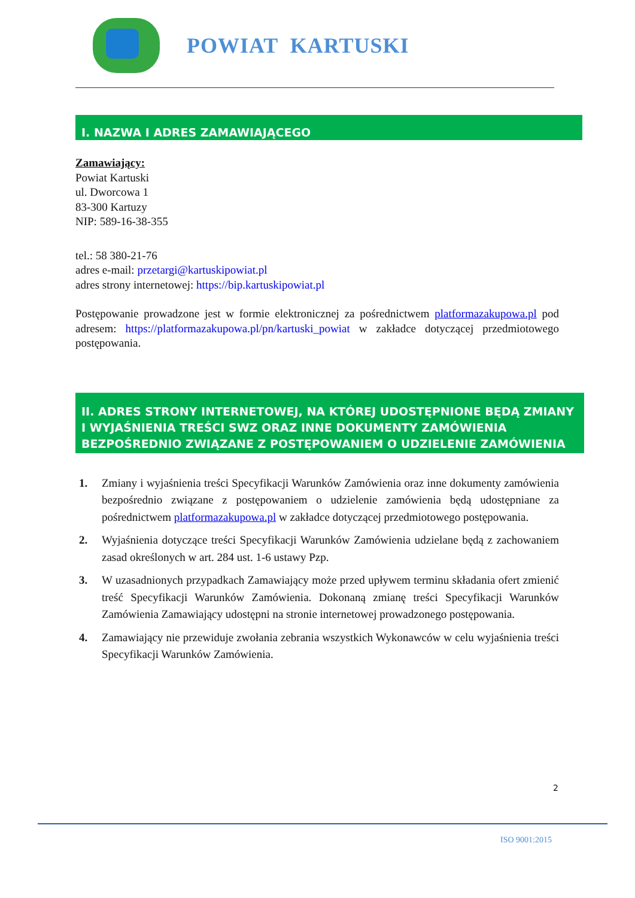POWIAT KARTUSKI
I. NAZWA I ADRES ZAMAWIAJĄCEGO
Zamawiający:
Powiat Kartuski
ul. Dworcowa 1
83-300 Kartuzy
NIP: 589-16-38-355
tel.: 58 380-21-76
adres e-mail: przetargi@kartuskipowiat.pl
adres strony internetowej: https://bip.kartuskipowiat.pl
Postępowanie prowadzone jest w formie elektronicznej za pośrednictwem platformazakupowa.pl pod adresem: https://platformazakupowa.pl/pn/kartuski_powiat w zakładce dotyczącej przedmiotowego postępowania.
II. ADRES STRONY INTERNETOWEJ, NA KTÓREJ UDOSTĘPNIONE BĘDĄ ZMIANY I WYJAŚNIENIA TREŚCI SWZ ORAZ INNE DOKUMENTY ZAMÓWIENIA BEZPOŚREDNIO ZWIĄZANE Z POSTĘPOWANIEM O UDZIELENIE ZAMÓWIENIA
1. Zmiany i wyjaśnienia treści Specyfikacji Warunków Zamówienia oraz inne dokumenty zamówienia bezpośrednio związane z postępowaniem o udzielenie zamówienia będą udostępniane za pośrednictwem platformazakupowa.pl w zakładce dotyczącej przedmiotowego postępowania.
2. Wyjaśnienia dotyczące treści Specyfikacji Warunków Zamówienia udzielane będą z zachowaniem zasad określonych w art. 284 ust. 1-6 ustawy Pzp.
3. W uzasadnionych przypadkach Zamawiający może przed upływem terminu składania ofert zmienić treść Specyfikacji Warunków Zamówienia. Dokonaną zmianę treści Specyfikacji Warunków Zamówienia Zamawiający udostępni na stronie internetowej prowadzonego postępowania.
4. Zamawiający nie przewiduje zwołania zebrania wszystkich Wykonawców w celu wyjaśnienia treści Specyfikacji Warunków Zamówienia.
2
ISO 9001:2015